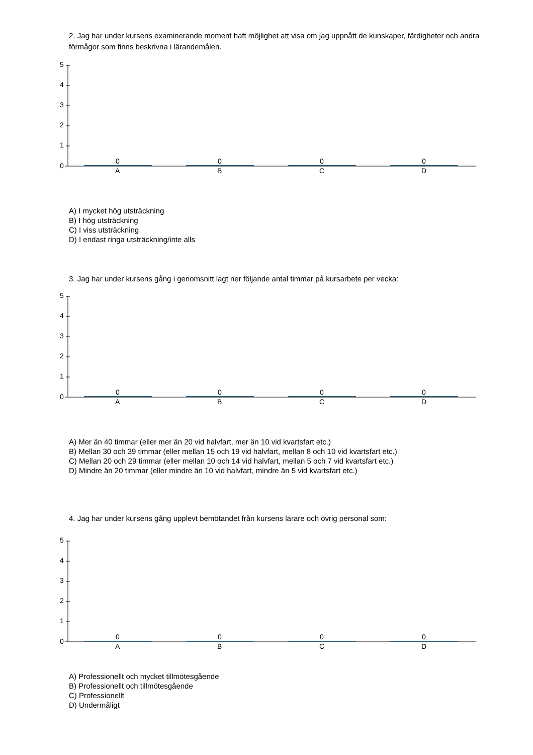2. Jag har under kursens examinerande moment haft möjlighet att visa om jag uppnått de kunskaper, färdigheter och andra förmågor som finns beskrivna i lärandemålen.
5
4
3
2
1
0
0 0 0 0
A B C D
A) I mycket hög utsträckning
B) I hög utsträckning
C) I viss utsträckning
D) I endast ringa utsträckning/inte alls
3. Jag har under kursens gång i genomsnitt lagt ner följande antal timmar på kursarbete per vecka:
5
4
3
2
1
0
0 0 0 0
A B C D
A) Mer än 40 timmar (eller mer än 20 vid halvfart, mer än 10 vid kvartsfart etc.)
B) Mellan 30 och 39 timmar (eller mellan 15 och 19 vid halvfart, mellan 8 och 10 vid kvartsfart etc.)
C) Mellan 20 och 29 timmar (eller mellan 10 och 14 vid halvfart, mellan 5 och 7 vid kvartsfart etc.)
D) Mindre än 20 timmar (eller mindre än 10 vid halvfart, mindre än 5 vid kvartsfart etc.)
4. Jag har under kursens gång upplevt bemötandet från kursens lärare och övrig personal som:
5
4
3
2
1
0
0 0 0 0
A B C D
A) Professionellt och mycket tillmötesgående
B) Professionellt och tillmötesgående
C) Professionellt
D) Undermåligt